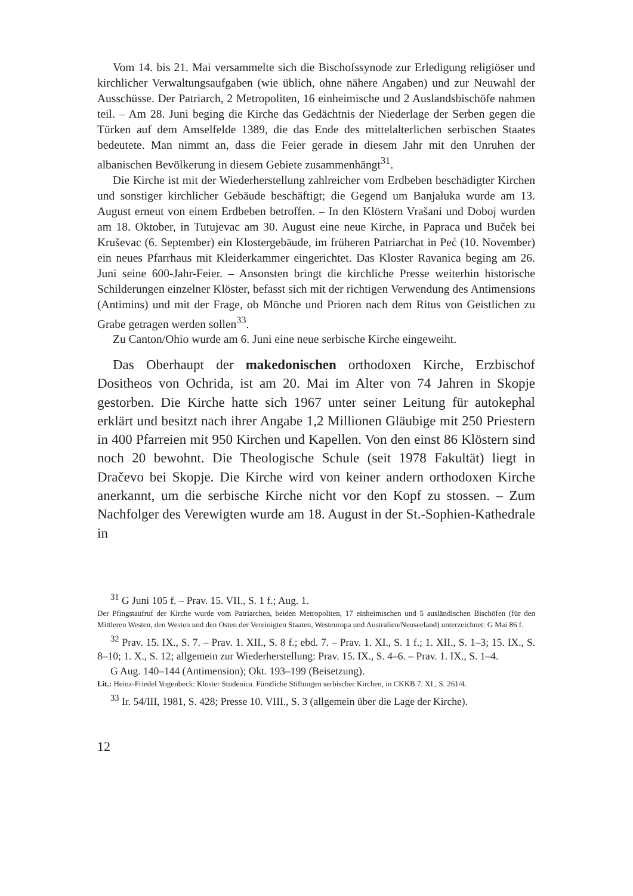Vom 14. bis 21. Mai versammelte sich die Bischofssynode zur Erledigung religiöser und kirchlicher Verwaltungsaufgaben (wie üblich, ohne nähere Angaben) und zur Neuwahl der Ausschüsse. Der Patriarch, 2 Metropoliten, 16 einheimische und 2 Auslandsbischöfe nahmen teil. – Am 28. Juni beging die Kirche das Gedächtnis der Niederlage der Serben gegen die Türken auf dem Amselfelde 1389, die das Ende des mittelalterlichen serbischen Staates bedeutete. Man nimmt an, dass die Feier gerade in diesem Jahr mit den Unruhen der albanischen Bevölkerung in diesem Gebiete zusammenhängt<sup>31</sup>.
Die Kirche ist mit der Wiederherstellung zahlreicher vom Erdbeben beschädigter Kirchen und sonstiger kirchlicher Gebäude beschäftigt; die Gegend um Banjaluka wurde am 13. August erneut von einem Erdbeben betroffen. – In den Klöstern Vrašani und Doboj wurden am 18. Oktober, in Tutujevac am 30. August eine neue Kirche, in Papraca und Buček bei Kruševac (6. September) ein Klostergebäude, im früheren Patriarchat in Peć (10. November) ein neues Pfarrhaus mit Kleiderkammer eingerichtet. Das Kloster Ravanica beging am 26. Juni seine 600-Jahr-Feier. – Ansonsten bringt die kirchliche Presse weiterhin historische Schilderungen einzelner Klöster, befasst sich mit der richtigen Verwendung des Antimensions (Antimins) und mit der Frage, ob Mönche und Prioren nach dem Ritus von Geistlichen zu Grabe getragen werden sollen<sup>33</sup>.
Zu Canton/Ohio wurde am 6. Juni eine neue serbische Kirche eingeweiht.
Das Oberhaupt der makedonischen orthodoxen Kirche, Erzbischof Dositheos von Ochrida, ist am 20. Mai im Alter von 74 Jahren in Skopje gestorben. Die Kirche hatte sich 1967 unter seiner Leitung für autokephal erklärt und besitzt nach ihrer Angabe 1,2 Millionen Gläubige mit 250 Priestern in 400 Pfarreien mit 950 Kirchen und Kapellen. Von den einst 86 Klöstern sind noch 20 bewohnt. Die Theologische Schule (seit 1978 Fakultät) liegt in Dračevo bei Skopje. Die Kirche wird von keiner andern orthodoxen Kirche anerkannt, um die serbische Kirche nicht vor den Kopf zu stossen. – Zum Nachfolger des Verewigten wurde am 18. August in der St.-Sophien-Kathedrale in
<sup>31</sup> G Juni 105 f. – Prav. 15. VII., S. 1 f.; Aug. 1.
Der Pfingstaufruf der Kirche wurde vom Patriarchen, beiden Metropoliten, 17 einheimischen und 5 ausländischen Bischöfen (für den Mittleren Westen, den Westen und den Osten der Vereinigten Staaten, Westeuropa und Australien/Neuseeland) unterzeichnet: G Mai 86 f.
<sup>32</sup> Prav. 15. IX., S. 7. – Prav. 1. XII., S. 8 f.; ebd. 7. – Prav. 1. XI., S. 1 f.; 1. XII., S. 1–3; 15. IX., S. 8–10; 1. X., S. 12; allgemein zur Wiederherstellung: Prav. 15. IX., S. 4–6. – Prav. 1. IX., S. 1–4.
G Aug. 140–144 (Antimension); Okt. 193–199 (Beisetzung).
Lit.: Heinz-Friedel Vogenbeck: Kloster Studenica. Fürstliche Stiftungen serbischer Kirchen, in CKKB 7. XI., S. 261/4.
<sup>33</sup> Ir. 54/III, 1981, S. 428; Presse 10. VIII., S. 3 (allgemein über die Lage der Kirche).
12